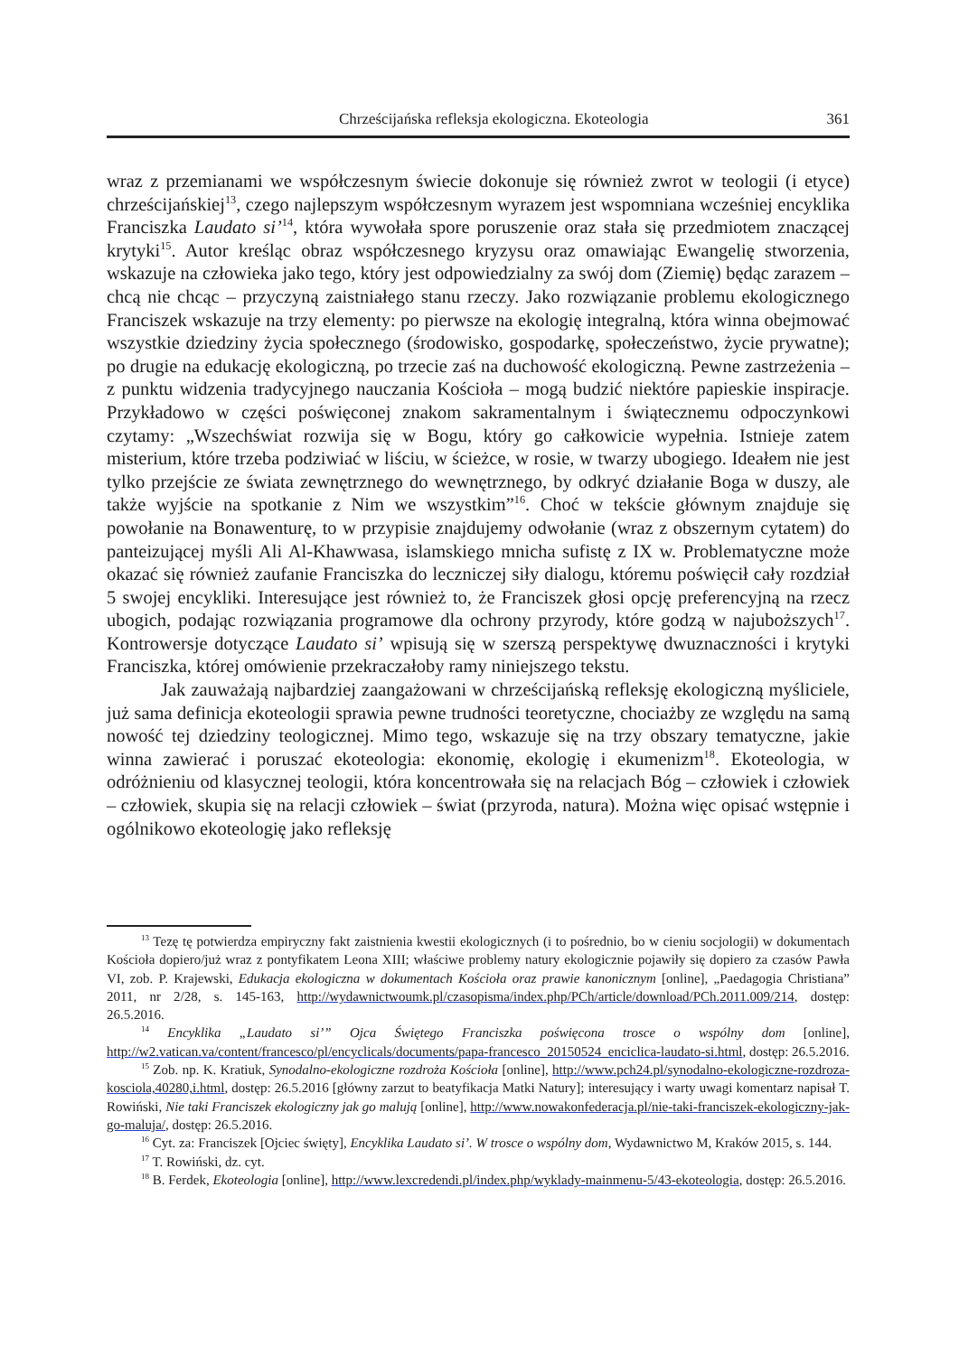Chrześcijańska refleksja ekologiczna. Ekoteologia 361
wraz z przemianami we współczesnym świecie dokonuje się również zwrot w teologii (i etyce) chrześcijańskiej<sup>13</sup>, czego najlepszym współczesnym wyrazem jest wspomniana wcześniej encyklika Franciszka Laudato si’<sup>14</sup>, która wywołała spore poruszenie oraz stała się przedmiotem znaczącej krytyki<sup>15</sup>. Autor kreśląc obraz współczesnego kryzysu oraz omawiając Ewangelię stworzenia, wskazuje na człowieka jako tego, który jest odpowiedzialny za swój dom (Ziemię) będąc zarazem – chcą nie chcąc – przyczyną zaistniałego stanu rzeczy. Jako rozwiązanie problemu ekologicznego Franciszek wskazuje na trzy elementy: po pierwsze na ekologię integralną, która winna obejmować wszystkie dziedziny życia społecznego (środowisko, gospodarkę, społeczeństwo, życie prywatne); po drugie na edukację ekologiczną, po trzecie zaś na duchowość ekologiczną. Pewne zastrzeżenia – z punktu widzenia tradycyjnego nauczania Kościoła – mogą budzić niektóre papieskie inspiracje. Przykładowo w części poświęconej znakom sakramentalnym i świątecznemu odpoczynkowi czytamy: „Wszechświat rozwija się w Bogu, który go całkowicie wypełnia. Istnieje zatem misterium, które trzeba podziwiać w liściu, w ścieżce, w rosie, w twarzy ubogiego. Ideałem nie jest tylko przejście ze świata zewnętrznego do wewnętrznego, by odkryć działanie Boga w duszy, ale także wyjście na spotkanie z Nim we wszystkim”<sup>16</sup>. Choć w tekście głównym znajduje się powołanie na Bonawenturę, to w przypisie znajdujemy odwołanie (wraz z obszernym cytatem) do panteizującej myśli Ali Al-Khawwasa, islamskiego mnicha sufistę z IX w. Problematyczne może okazać się również zaufanie Franciszka do leczniczej siły dialogu, któremu poświęcił cały rozdział 5 swojej encykliki. Interesujące jest również to, że Franciszek głosi opcję preferencyjną na rzecz ubogich, podając rozwiązania programowe dla ochrony przyrody, które godzą w najuboższych<sup>17</sup>. Kontrowersje dotyczące Laudato si’ wpisują się w szerszą perspektywę dwuznaczności i krytyki Franciszka, której omówienie przekraczałoby ramy niniejszego tekstu.
Jak zauważają najbardziej zaangażowani w chrześcijańską refleksję ekologiczną myśliciele, już sama definicja ekoteologii sprawia pewne trudności teoretyczne, chociażby ze względu na samą nowość tej dziedziny teologicznej. Mimo tego, wskazuje się na trzy obszary tematyczne, jakie winna zawierać i poruszać ekoteologia: ekonomię, ekologię i ekumenizm<sup>18</sup>. Ekoteologia, w odróżnieniu od klasycznej teologii, która koncentrowała się na relacjach Bóg – człowiek i człowiek – człowiek, skupia się na relacji człowiek – świat (przyroda, natura). Można więc opisać wstępnie i ogólnikowo ekoteologię jako refleksję
<sup>13</sup> Tezę tę potwierdza empiryczny fakt zaistnienia kwestii ekologicznych (i to pośrednio, bo w cieniu socjologii) w dokumentach Kościoła dopiero/już wraz z pontyfikatem Leona XIII; właściwe problemy natury ekologicznie pojawiły się dopiero za czasów Pawła VI, zob. P. Krajewski, Edukacja ekologiczna w dokumentach Kościoła oraz prawie kanonicznym [online], „Paedagogia Christiana” 2011, nr 2/28, s. 145-163, http://wydawnictwoumk.pl/czasopisma/index.php/PCh/article/download/PCh.2011.009/214, dostęp: 26.5.2016.
<sup>14</sup> Encyklika „Laudato si’” Ojca Świętego Franciszka poświęcona trosce o wspólny dom [online], http://w2.vatican.va/content/francesco/pl/encyclicals/documents/papa-francesco_20150524_enciclica-laudato-si.html, dostęp: 26.5.2016.
<sup>15</sup> Zob. np. K. Kratiuk, Synodalno-ekologiczne rozdroża Kościoła [online], http://www.pch24.pl/synodalno-ekologiczne-rozdroza-kosciola,40280,i.html, dostęp: 26.5.2016 [główny zarzut to beatyfikacja Matki Natury]; interesujący i warty uwagi komentarz napisał T. Rowiński, Nie taki Franciszek ekologiczny jak go malują [online], http://www.nowakonfederacja.pl/nie-taki-franciszek-ekologiczny-jak-go-maluja/, dostęp: 26.5.2016.
<sup>16</sup> Cyt. za: Franciszek [Ojciec święty], Encyklika Laudato si’. W trosce o wspólny dom, Wydawnictwo M, Kraków 2015, s. 144.
<sup>17</sup> T. Rowiński, dz. cyt.
<sup>18</sup> B. Ferdek, Ekoteologia [online], http://www.lexcredendi.pl/index.php/wyklady-mainmenu-5/43-ekoteologia, dostęp: 26.5.2016.